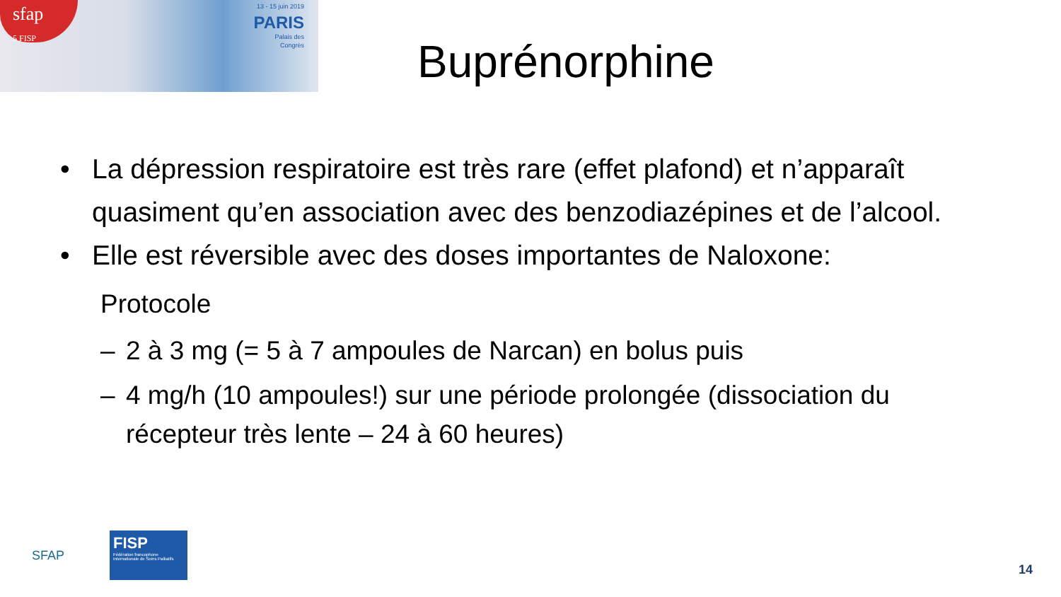sfap
5 FISP
13 - 15 juin 2019
PARIS
Palais des
Congrès
Buprénorphine
• La dépression respiratoire est très rare (effet plafond) et n’apparaît quasiment qu’en association avec des benzodiazépines et de l’alcool.
• Elle est réversible avec des doses importantes de Naloxone:
Protocole
– 2 à 3 mg (= 5 à 7 ampoules de Narcan) en bolus puis
– 4 mg/h (10 ampoules!) sur une période prolongée (dissociation du récepteur très lente – 24 à 60 heures)
SFAP
FISP
Fédération francophone Internationale de Soins Palliatifs
14